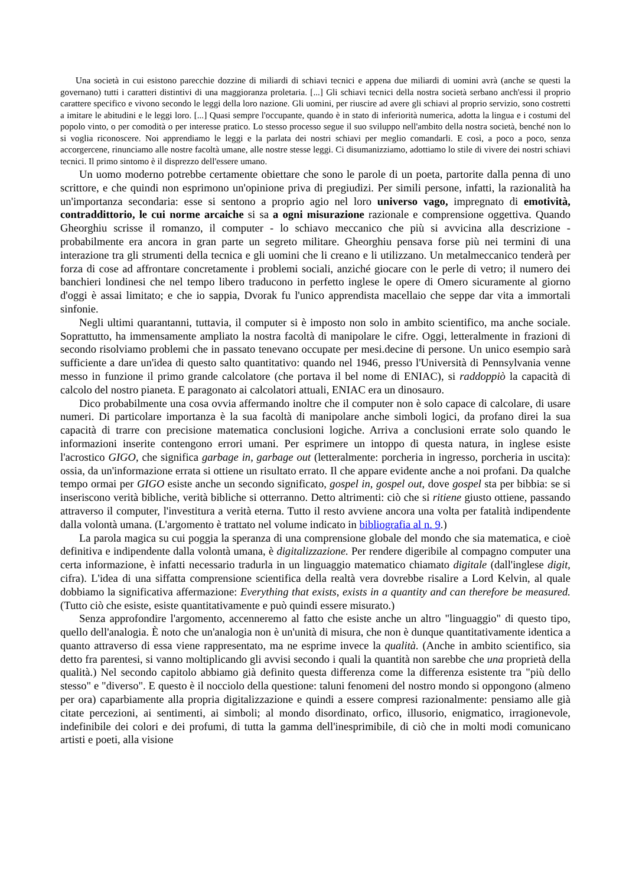Una società in cui esistono parecchie dozzine di miliardi di schiavi tecnici e appena due miliardi di uomini avrà (anche se questi la governano) tutti i caratteri distintivi di una maggioranza proletaria. [...] Gli schiavi tecnici della nostra società serbano anch'essi il proprio carattere specifico e vivono secondo le leggi della loro nazione. Gli uomini, per riuscire ad avere gli schiavi al proprio servizio, sono costretti a imitare le abitudini e le leggi loro. [...] Quasi sempre l'occupante, quando è in stato di inferiorità numerica, adotta la lingua e i costumi del popolo vinto, o per comodità o per interesse pratico. Lo stesso processo segue il suo sviluppo nell'ambito della nostra società, benché non lo si voglia riconoscere. Noi apprendiamo le leggi e la parlata dei nostri schiavi per meglio comandarli. E così, a poco a poco, senza accorgercene, rinunciamo alle nostre facoltà umane, alle nostre stesse leggi. Ci disumanizziamo, adottiamo lo stile di vivere dei nostri schiavi tecnici. Il primo sintomo è il disprezzo dell'essere umano.
Un uomo moderno potrebbe certamente obiettare che sono le parole di un poeta, partorite dalla penna di uno scrittore, e che quindi non esprimono un'opinione priva di pregiudizi. Per simili persone, infatti, la razionalità ha un'importanza secondaria: esse si sentono a proprio agio nel loro universo vago, impregnato di emotività, contraddittorio, le cui norme arcaiche si sa a ogni misurazione razionale e comprensione oggettiva. Quando Gheorghiu scrisse il romanzo, il computer - lo schiavo meccanico che più si avvicina alla descrizione - probabilmente era ancora in gran parte un segreto militare. Gheorghiu pensava forse più nei termini di una interazione tra gli strumenti della tecnica e gli uomini che li creano e li utilizzano. Un metalmeccanico tenderà per forza di cose ad affrontare concretamente i problemi sociali, anziché giocare con le perle di vetro; il numero dei banchieri londinesi che nel tempo libero traducono in perfetto inglese le opere di Omero sicuramente al giorno d'oggi è assai limitato; e che io sappia, Dvorak fu l'unico apprendista macellaio che seppe dar vita a immortali sinfonie.
Negli ultimi quarantanni, tuttavia, il computer si è imposto non solo in ambito scientifico, ma anche sociale. Soprattutto, ha immensamente ampliato la nostra facoltà di manipolare le cifre. Oggi, letteralmente in frazioni di secondo risolviamo problemi che in passato tenevano occupate per mesi.decine di persone. Un unico esempio sarà sufficiente a dare un'idea di questo salto quantitativo: quando nel 1946, presso l'Università di Pennsylvania venne messo in funzione il primo grande calcolatore (che portava il bel nome di ENIAC), si raddoppiò la capacità di calcolo del nostro pianeta. E paragonato ai calcolatori attuali, ENIAC era un dinosauro.
Dico probabilmente una cosa ovvia affermando inoltre che il computer non è solo capace di calcolare, di usare numeri. Di particolare importanza è la sua facoltà di manipolare anche simboli logici, da profano direi la sua capacità di trarre con precisione matematica conclusioni logiche. Arriva a conclusioni errate solo quando le informazioni inserite contengono errori umani. Per esprimere un intoppo di questa natura, in inglese esiste l'acrostico GIGO, che significa garbage in, garbage out (letteralmente: porcheria in ingresso, porcheria in uscita): ossia, da un'informazione errata si ottiene un risultato errato. Il che appare evidente anche a noi profani. Da qualche tempo ormai per GIGO esiste anche un secondo significato, gospel in, gospel out, dove gospel sta per bibbia: se si inseriscono verità bibliche, verità bibliche si otterranno. Detto altrimenti: ciò che si ritiene giusto ottiene, passando attraverso il computer, l'investitura a verità eterna. Tutto il resto avviene ancora una volta per fatalità indipendente dalla volontà umana. (L'argomento è trattato nel volume indicato in bibliografia al n. 9.)
La parola magica su cui poggia la speranza di una comprensione globale del mondo che sia matematica, e cioè definitiva e indipendente dalla volontà umana, è digitalizzazione. Per rendere digeribile al compagno computer una certa informazione, è infatti necessario tradurla in un linguaggio matematico chiamato digitale (dall'inglese digit, cifra). L'idea di una siffatta comprensione scientifica della realtà vera dovrebbe risalire a Lord Kelvin, al quale dobbiamo la significativa affermazione: Everything that exists, exists in a quantity and can therefore be measured. (Tutto ciò che esiste, esiste quantitativamente e può quindi essere misurato.)
Senza approfondire l'argomento, accenneremo al fatto che esiste anche un altro "linguaggio" di questo tipo, quello dell'analogia. È noto che un'analogia non è un'unità di misura, che non è dunque quantitativamente identica a quanto attraverso di essa viene rappresentato, ma ne esprime invece la qualità. (Anche in ambito scientifico, sia detto fra parentesi, si vanno moltiplicando gli avvisi secondo i quali la quantità non sarebbe che una proprietà della qualità.) Nel secondo capitolo abbiamo già definito questa differenza come la differenza esistente tra "più dello stesso" e "diverso". E questo è il nocciolo della questione: taluni fenomeni del nostro mondo si oppongono (almeno per ora) caparbiamente alla propria digitalizzazione e quindi a essere compresi razionalmente: pensiamo alle già citate percezioni, ai sentimenti, ai simboli; al mondo disordinato, orfico, illusorio, enigmatico, irragionevole, indefinibile dei colori e dei profumi, di tutta la gamma dell'inesprimibile, di ciò che in molti modi comunicano artisti e poeti, alla visione